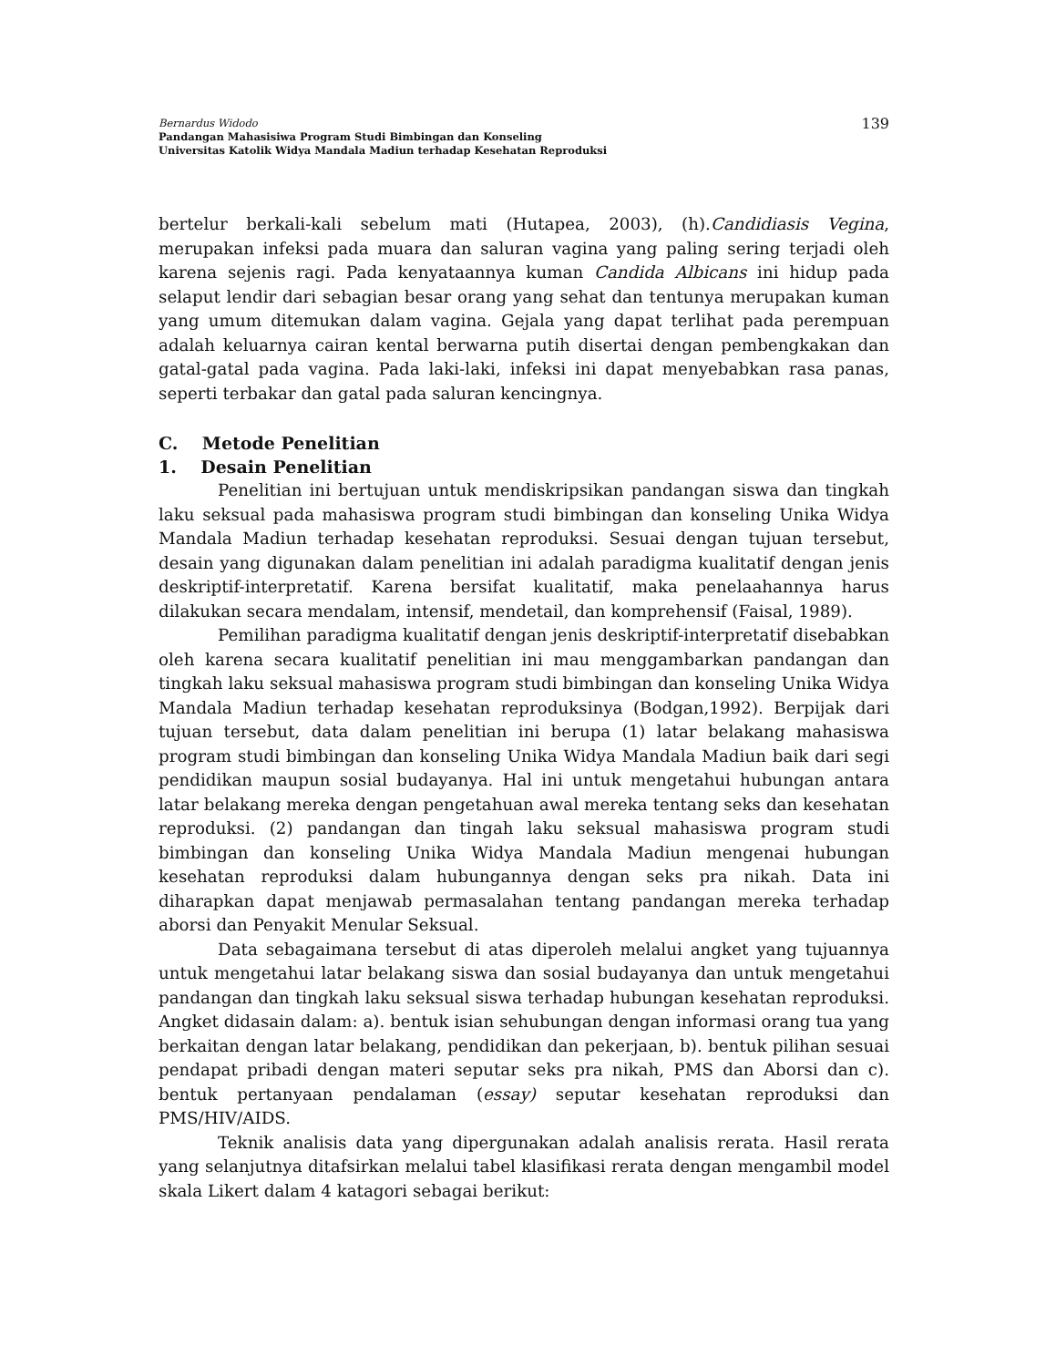Bernardus Widodo
Pandangan Mahasisiwa Program Studi Bimbingan dan Konseling
Universitas Katolik Widya Mandala Madiun terhadap Kesehatan Reproduksi
139
bertelur berkali-kali sebelum mati (Hutapea, 2003), (h).Candidiasis Vegina, merupakan infeksi pada muara dan saluran vagina yang paling sering terjadi oleh karena sejenis ragi. Pada kenyataannya kuman Candida Albicans ini hidup pada selaput lendir dari sebagian besar orang yang sehat dan tentunya merupakan kuman yang umum ditemukan dalam vagina. Gejala yang dapat terlihat pada perempuan adalah keluarnya cairan kental berwarna putih disertai dengan pembengkakan dan gatal-gatal pada vagina. Pada laki-laki, infeksi ini dapat menyebabkan rasa panas, seperti terbakar dan gatal pada saluran kencingnya.
C. Metode Penelitian
1. Desain Penelitian
Penelitian ini bertujuan untuk mendiskripsikan pandangan siswa dan tingkah laku seksual pada mahasiswa program studi bimbingan dan konseling Unika Widya Mandala Madiun terhadap kesehatan reproduksi. Sesuai dengan tujuan tersebut, desain yang digunakan dalam penelitian ini adalah paradigma kualitatif dengan jenis deskriptif-interpretatif. Karena bersifat kualitatif, maka penelaahannya harus dilakukan secara mendalam, intensif, mendetail, dan komprehensif (Faisal, 1989).
Pemilihan paradigma kualitatif dengan jenis deskriptif-interpretatif disebabkan oleh karena secara kualitatif penelitian ini mau menggambarkan pandangan dan tingkah laku seksual mahasiswa program studi bimbingan dan konseling Unika Widya Mandala Madiun terhadap kesehatan reproduksinya (Bodgan,1992). Berpijak dari tujuan tersebut, data dalam penelitian ini berupa (1) latar belakang mahasiswa program studi bimbingan dan konseling Unika Widya Mandala Madiun baik dari segi pendidikan maupun sosial budayanya. Hal ini untuk mengetahui hubungan antara latar belakang mereka dengan pengetahuan awal mereka tentang seks dan kesehatan reproduksi. (2) pandangan dan tingah laku seksual mahasiswa program studi bimbingan dan konseling Unika Widya Mandala Madiun mengenai hubungan kesehatan reproduksi dalam hubungannya dengan seks pra nikah. Data ini diharapkan dapat menjawab permasalahan tentang pandangan mereka terhadap aborsi dan Penyakit Menular Seksual.
Data sebagaimana tersebut di atas diperoleh melalui angket yang tujuannya untuk mengetahui latar belakang siswa dan sosial budayanya dan untuk mengetahui pandangan dan tingkah laku seksual siswa terhadap hubungan kesehatan reproduksi. Angket didasain dalam: a). bentuk isian sehubungan dengan informasi orang tua yang berkaitan dengan latar belakang, pendidikan dan pekerjaan, b). bentuk pilihan sesuai pendapat pribadi dengan materi seputar seks pra nikah, PMS dan Aborsi dan c). bentuk pertanyaan pendalaman (essay) seputar kesehatan reproduksi dan PMS/HIV/AIDS.
Teknik analisis data yang dipergunakan adalah analisis rerata. Hasil rerata yang selanjutnya ditafsirkan melalui tabel klasifikasi rerata dengan mengambil model skala Likert dalam 4 katagori sebagai berikut: